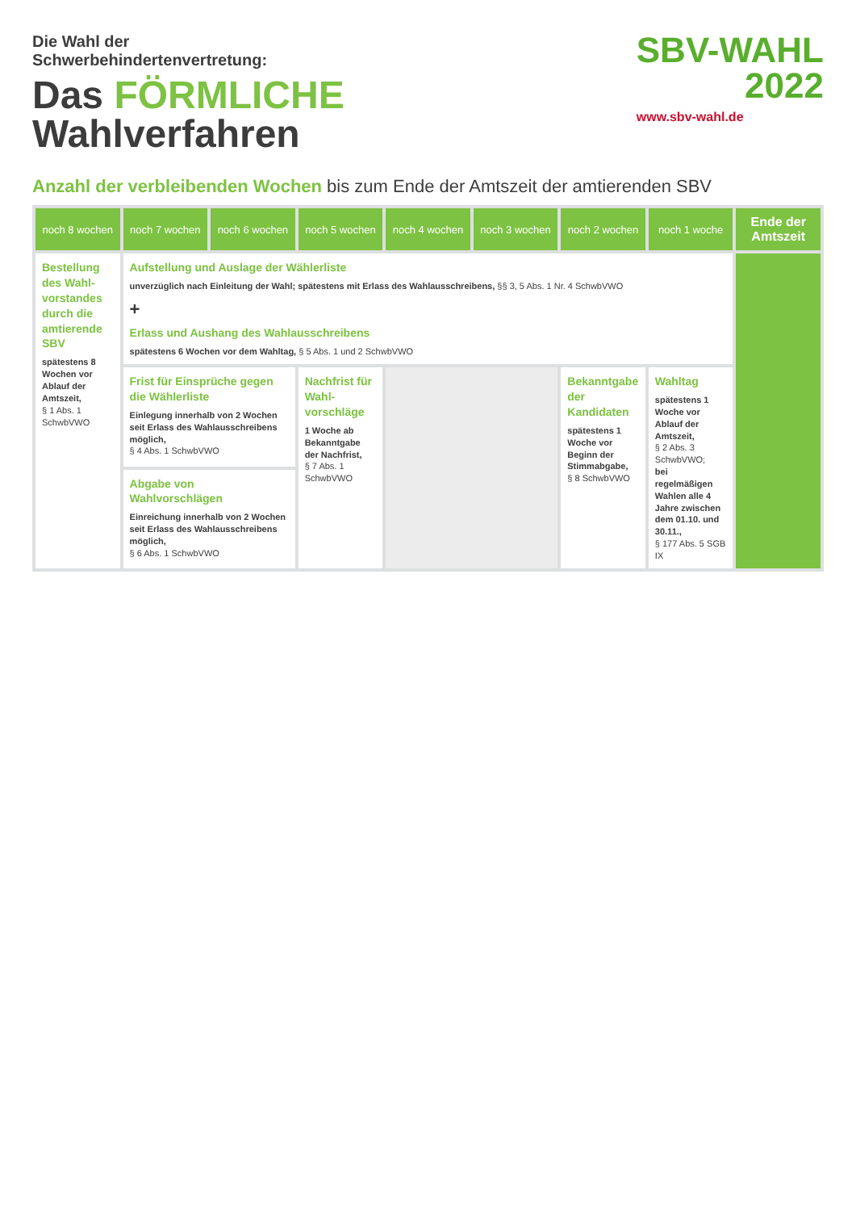Die Wahl der
Schwerbehindertenvertretung:
Das FÖRMLICHE
Wahlverfahren
SBV-WAHL
2022
www.sbv-wahl.de
Anzahl der verbleibenden Wochen bis zum Ende der Amtszeit der amtierenden SBV
| noch 8 wochen | noch 7 wochen | noch 6 wochen | noch 5 wochen | noch 4 wochen | noch 3 wochen | noch 2 wochen | noch 1 woche | Ende der Amtszeit |
| --- | --- | --- | --- | --- | --- | --- | --- | --- |
| Bestellung des Wahl­vorstandes durch die amtierende SBV spätestens 8 Wochen vor Ablauf der Amtszeit, § 1 Abs. 1 SchwbVWO | Aufstellung und Auslage der Wählerliste unverzüglich nach Einleitung der Wahl; spätestens mit Erlass des Wahlausschreibens, §§ 3, 5 Abs. 1 Nr. 4 SchwbVWO + Erlass und Aushang des Wahlausschreibens spätestens 6 Wochen vor dem Wahltag, § 5 Abs. 1 und 2 SchwbVWO | | | | | | | |
| | Frist für Einsprüche gegen die Wählerliste Einlegung innerhalb von 2 Wochen seit Erlass des Wahlausschreibens möglich, § 4 Abs. 1 SchwbVWO | | Nachfrist für Wahl­vorschläge 1 Woche ab Bekanntgabe der Nachfrist, § 7 Abs. 1 SchwbVWO | | | Bekanntgabe der Kandidaten spätestens 1 Woche vor Beginn der Stimmabgabe, § 8 SchwbVWO | Wahltag spätestens 1 Woche vor Ablauf der Amtszeit, § 2 Abs. 3 SchwbVWO; bei regelmäßigen Wahlen alle 4 Jahre zwischen dem 01.10. und 30.11., § 177 Abs. 5 SGB IX | |
| | Abgabe von Wahlvorschlägen Einreichung innerhalb von 2 Wochen seit Erlass des Wahlausschreibens möglich, § 6 Abs. 1 SchwbVWO | | | | | | | |